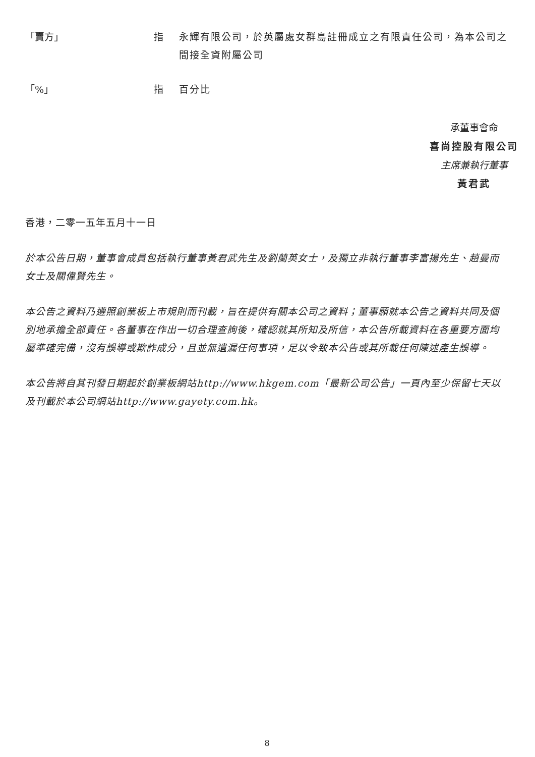「賣方」 指 永輝有限公司，於英屬處女群島註冊成立之有限責任公司，為本公司之間接全資附屬公司
「%」 指 百分比
承董事會命
喜尚控股有限公司
主席兼執行董事
黃君武
香港，二零一五年五月十一日
於本公告日期，董事會成員包括執行董事黃君武先生及劉蘭英女士，及獨立非執行董事李富揚先生、趙曼而女士及關偉賢先生。
本公告之資料乃遵照創業板上市規則而刊載，旨在提供有關本公司之資料；董事願就本公告之資料共同及個別地承擔全部責任。各董事在作出一切合理查詢後，確認就其所知及所信，本公告所載資料在各重要方面均屬準確完備，沒有誤導或欺詐成分，且並無遺漏任何事項，足以令致本公告或其所載任何陳述產生誤導。
本公告將自其刊發日期起於創業板網站http://www.hkgem.com「最新公司公告」一頁內至少保留七天以及刊載於本公司網站http://www.gayety.com.hk。
8